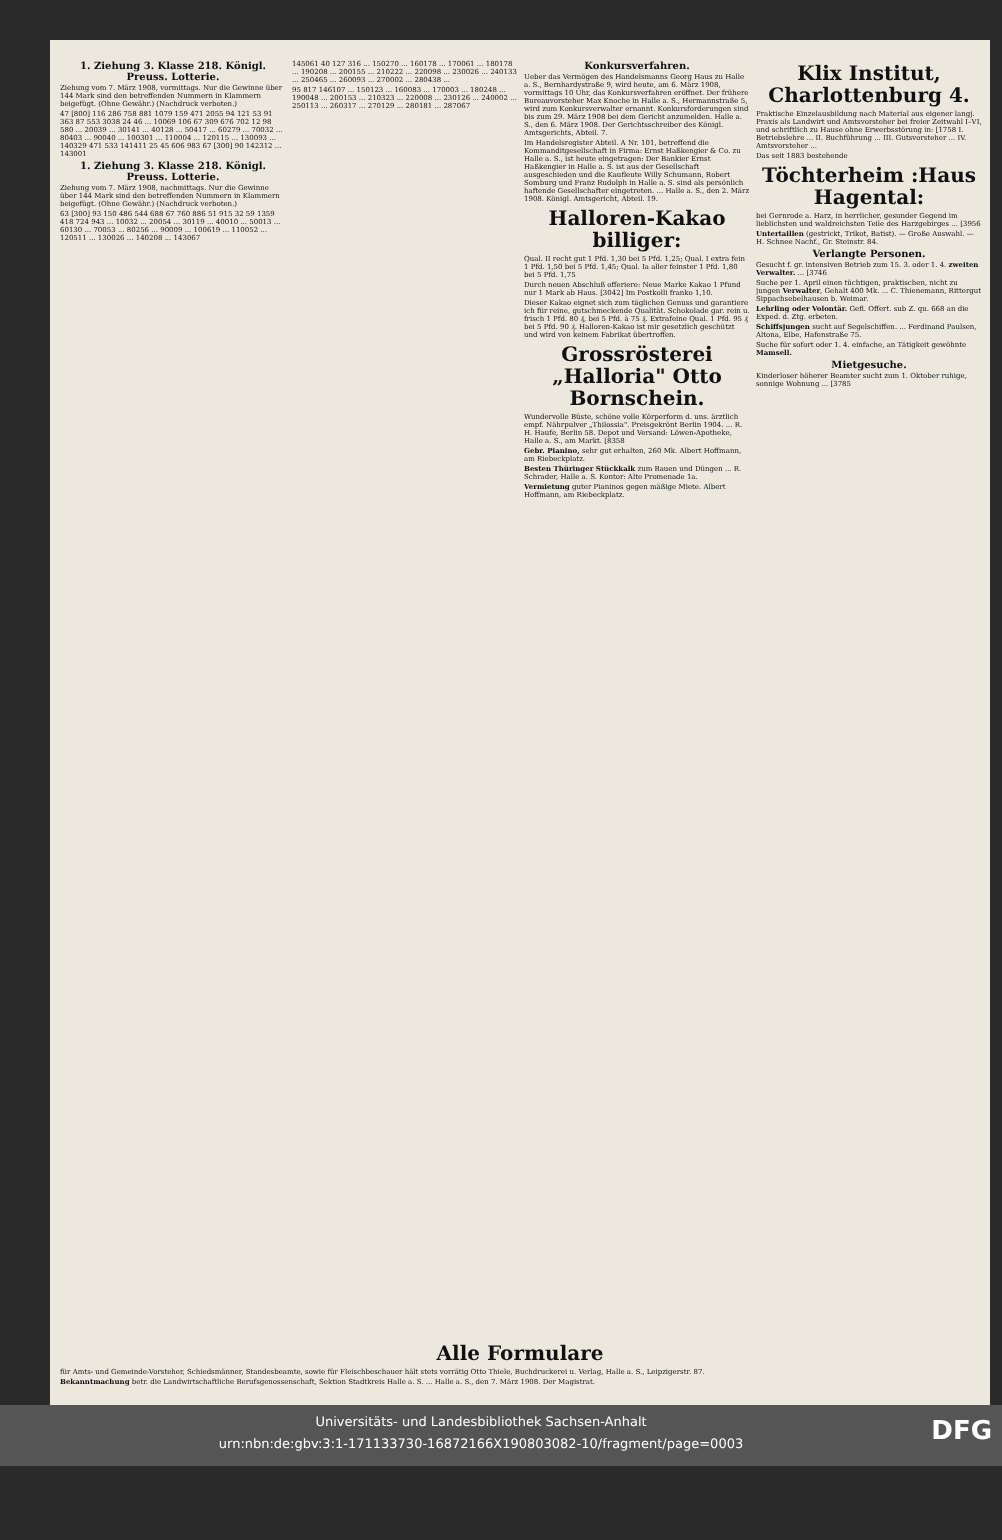1. Ziehung 3. Klasse 218. Königl. Preuss. Lotterie.
Ziehung vom 7. März 1908, vormittags. Nur die Gewinne über 144 Mark sind den betreffenden Nummern in Klammern beigefügt. (Ohne Gewähr.) (Nachdruck verboten.)
47 [800] 116 286 758 881 1079 159 471 2055 94 121 53 91 363 87 553 3038 24 46 ... 10069 106 67 309 676 702 12 98 580 ... 20039 ... 30141 ... 40128 ... 50417 ... 60279 ... 70032 ... 80403 ... 90040 ... 100301 ... 110004 ... 120115 ... 130093 ... 140329 471 533 141411 25 45 606 983 67 [300] 90 142312 ... 143001
1. Ziehung 3. Klasse 218. Königl. Preuss. Lotterie.
Ziehung vom 7. März 1908, nachmittags. Nur die Gewinne über 144 Mark sind den betreffenden Nummern in Klammern beigefügt. (Ohne Gewähr.) (Nachdruck verboten.)
63 [300] 93 150 486 544 688 67 760 886 51 915 32 59 1359 418 724 943 ... 10032 ... 20054 ... 30119 ... 40010 ... 50013 ... 60130 ... 70053 ... 80256 ... 90009 ... 100619 ... 110052 ... 120511 ... 130026 ... 140208 ... 143067
145061 40 127 316 ... 150270 ... 160178 ... 170061 ... 180178 ... 190208 ... 200155 ... 210222 ... 220098 ... 230026 ... 240133 ... 250465 ... 260093 ... 270002 ... 280438 ...
95 817 146107 ... 150123 ... 160083 ... 170003 ... 180248 ... 190048 ... 200153 ... 210323 ... 220008 ... 230126 ... 240002 ... 250113 ... 260317 ... 270129 ... 280181 ... 287067
Konkursverfahren.
Ueber das Vermögen des Handelsmanns Georg Haus zu Halle a. S., Bernhardystraße 9, wird heute, am 6. März 1908, vormittags 10 Uhr, das Konkursverfahren eröffnet. Der frühere Bureauvorsteher Max Knoche in Halle a. S., Hermannstraße 5, wird zum Konkursverwalter ernannt. Konkursforderungen sind bis zum 29. März 1908 bei dem Gericht anzumelden. Halle a. S., den 6. März 1908. Der Gerichtsschreiber des Königl. Amtsgerichts, Abteil. 7.
Im Handelsregister Abteil. A Nr. 101, betreffend die Kommanditgesellschaft in Firma: Ernst Haßkengier & Co. zu Halle a. S., ist heute eingetragen: Der Bankier Ernst Haßkengier in Halle a. S. ist aus der Gesellschaft ausgeschieden und die Kaufleute Willy Schumann, Robert Somburg und Franz Rudolph in Halle a. S. sind als persönlich haftende Gesellschafter eingetreten. ... Halle a. S., den 2. März 1908. Königl. Amtsgericht, Abteil. 19.
Halloren-Kakao billiger:
Qual. II recht gut 1 Pfd. 1,30 bei 5 Pfd. 1,25; Qual. I extra fein 1 Pfd. 1,50 bei 5 Pfd. 1,45; Qual. Ia aller feinster 1 Pfd. 1,80 bei 5 Pfd. 1,75
Durch neuen Abschluß offeriere: Neue Marke Kakao 1 Pfund nur 1 Mark ab Haus. [3042] Im Postkolli franko 1,10.
Dieser Kakao eignet sich zum täglichen Genuss und garantiere ich für reine, gutschmeckende Qualität. Schokolade gar. rein u. frisch 1 Pfd. 80 ₰, bei 5 Pfd. à 75 ₰. Extrafeine Qual. 1 Pfd. 95 ₰ bei 5 Pfd. 90 ₰. Halloren-Kakao ist mir gesetzlich geschützt und wird von keinem Fabrikat übertroffen.
Grossrösterei „Halloria" Otto Bornschein.
Wundervolle Büste, schöne volle Körperform d. uns. ärztlich empf. Nährpulver „Thilossia". Preisgekrönt Berlin 1904. ... R. H. Haufe, Berlin 58. Depot und Versand: Löwen-Apotheke, Halle a. S., am Markt. [8358
Gebr. Pianino, sehr gut erhalten, 260 Mk. Albert Hoffmann, am Riebeckplatz.
Besten Thüringer Stückkalk zum Bauen und Düngen ... R. Schrader, Halle a. S. Kontor: Alte Promenade 1a.
Vermietung guter Pianinos gegen mäßige Miete. Albert Hoffmann, am Riebeckplatz.
Klix Institut, Charlottenburg 4.
Praktische Einzelausbildung nach Material aus eigener langj. Praxis als Landwirt und Amtsvorsteher bei freier Zeitwahl I–VI, und schriftlich zu Hause ohne Erwerbsstörung in: [1758 I. Betriebslehre ... II. Buchführung ... III. Gutsvorsteher ... IV. Amtsvorsteher ...
Das seit 1883 bestehende
Töchterheim :Haus Hagental:
bei Gernrode a. Harz, in herrlicher, gesunder Gegend im lieblichsten und waldreichsten Teile des Harzgebirges ... [3956
Untertaillen (gestrickt, Trikot, Batist). — Große Auswahl. — H. Schnee Nachf., Gr. Steinstr. 84.
Verlangte Personen.
Gesucht f. gr. intensiven Betrieb zum 15. 3. oder 1. 4. zweiten Verwalter. ... [3746
Suche per 1. April einen tüchtigen, praktischen, nicht zu jungen Verwalter, Gehalt 400 Mk. ... C. Thienemann, Rittergut Sippachsebelhausen b. Weimar.
Lehrling oder Volontär. Gefl. Offert. sub Z. qu. 668 an die Exped. d. Ztg. erbeten.
Schiffsjungen sucht auf Segelschiffen. ... Ferdinand Paulsen, Altona, Elbe, Hafenstraße 75.
Suche für sofort oder 1. 4. einfache, an Tätigkeit gewöhnte Mamsell.
Mietgesuche.
Kinderloser höherer Beamter sucht zum 1. Oktober ruhige, sonnige Wohnung ... [3785
Alle Formulare
für Amts- und Gemeinde-Vorsteher, Schiedsmänner, Standesbeamte, sowie für Fleischbeschauer hält stets vorrätig Otto Thiele, Buchdruckerei u. Verlag, Halle a. S., Leipzigerstr. 87.
Bekanntmachung betr. die Landwirtschaftliche Berufsgenossenschaft, Sektion Stadtkreis Halle a. S. ... Halle a. S., den 7. März 1908. Der Magistrat.
Universitäts- und Landesbibliothek Sachsen-Anhalt
urn:nbn:de:gbv:3:1-171133730-16872166X190803082-10/fragment/page=0003
DFG